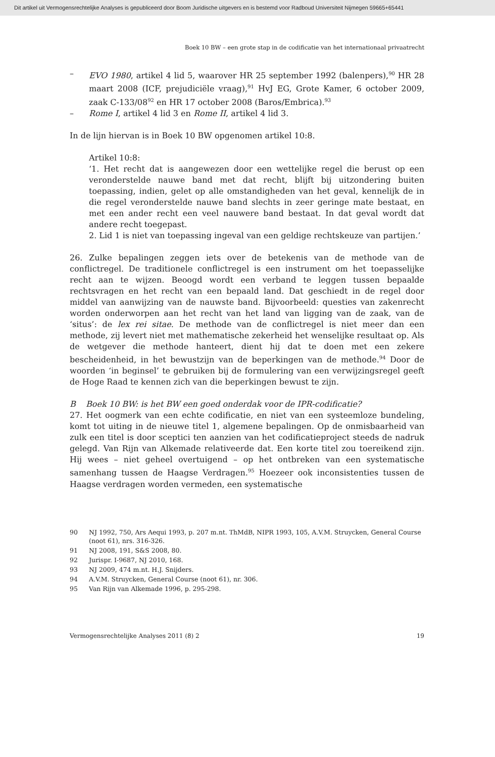Dit artikel uit Vermogensrechtelijke Analyses is gepubliceerd door Boom Juridische uitgevers en is bestemd voor Radboud Universiteit Nijmegen 59665+65441
Boek 10 BW – een grote stap in de codificatie van het internationaal privaatrecht
–
EVO 1980, artikel 4 lid 5, waarover HR 25 september 1992 (balenpers),<sup>90</sup> HR 28 maart 2008 (ICF, prejudiciële vraag),<sup>91</sup> HvJ EG, Grote Kamer, 6 october 2009, zaak C-133/08<sup>92</sup> en HR 17 october 2008 (Baros/Embrica).<sup>93</sup>
–
Rome I, artikel 4 lid 3 en Rome II, artikel 4 lid 3.
In de lijn hiervan is in Boek 10 BW opgenomen artikel 10:8.
Artikel 10:8:
‘1. Het recht dat is aangewezen door een wettelijke regel die berust op een veronderstelde nauwe band met dat recht, blijft bij uitzondering buiten toepassing, indien, gelet op alle omstandigheden van het geval, kennelijk de in die regel veronderstelde nauwe band slechts in zeer geringe mate bestaat, en met een ander recht een veel nauwere band bestaat. In dat geval wordt dat andere recht toegepast.
2. Lid 1 is niet van toepassing ingeval van een geldige rechtskeuze van partijen.’
26. Zulke bepalingen zeggen iets over de betekenis van de methode van de conflictregel. De traditionele conflictregel is een instrument om het toepasselijke recht aan te wijzen. Beoogd wordt een verband te leggen tussen bepaalde rechtsvragen en het recht van een bepaald land. Dat geschiedt in de regel door middel van aanwijzing van de nauwste band. Bijvoorbeeld: questies van zakenrecht worden onderworpen aan het recht van het land van ligging van de zaak, van de ‘situs’: de lex rei sitae. De methode van de conflictregel is niet meer dan een methode, zij levert niet met mathematische zekerheid het wenselijke resultaat op. Als de wetgever die methode hanteert, dient hij dat te doen met een zekere bescheidenheid, in het bewustzijn van de beperkingen van de methode.<sup>94</sup> Door de woorden ‘in beginsel’ te gebruiken bij de formulering van een verwijzingsregel geeft de Hoge Raad te kennen zich van die beperkingen bewust te zijn.
B Boek 10 BW: is het BW een goed onderdak voor de IPR-codificatie?
27. Het oogmerk van een echte codificatie, en niet van een systeemloze bundeling, komt tot uiting in de nieuwe titel 1, algemene bepalingen. Op de onmisbaarheid van zulk een titel is door sceptici ten aanzien van het codificatieproject steeds de nadruk gelegd. Van Rijn van Alkemade relativeerde dat. Een korte titel zou toereikend zijn. Hij wees – niet geheel overtuigend – op het ontbreken van een systematische samenhang tussen de Haagse Verdragen.<sup>95</sup> Hoezeer ook inconsistenties tussen de Haagse verdragen worden vermeden, een systematische
90 NJ 1992, 750, Ars Aequi 1993, p. 207 m.nt. ThMdB, NIPR 1993, 105, A.V.M. Struycken, General Course (noot 61), nrs. 316-326.
91 NJ 2008, 191, S&S 2008, 80.
92 Jurispr. I-9687, NJ 2010, 168.
93 NJ 2009, 474 m.nt. H.J. Snijders.
94 A.V.M. Struycken, General Course (noot 61), nr. 306.
95 Van Rijn van Alkemade 1996, p. 295-298.
Vermogensrechtelijke Analyses 2011 (8) 2 19